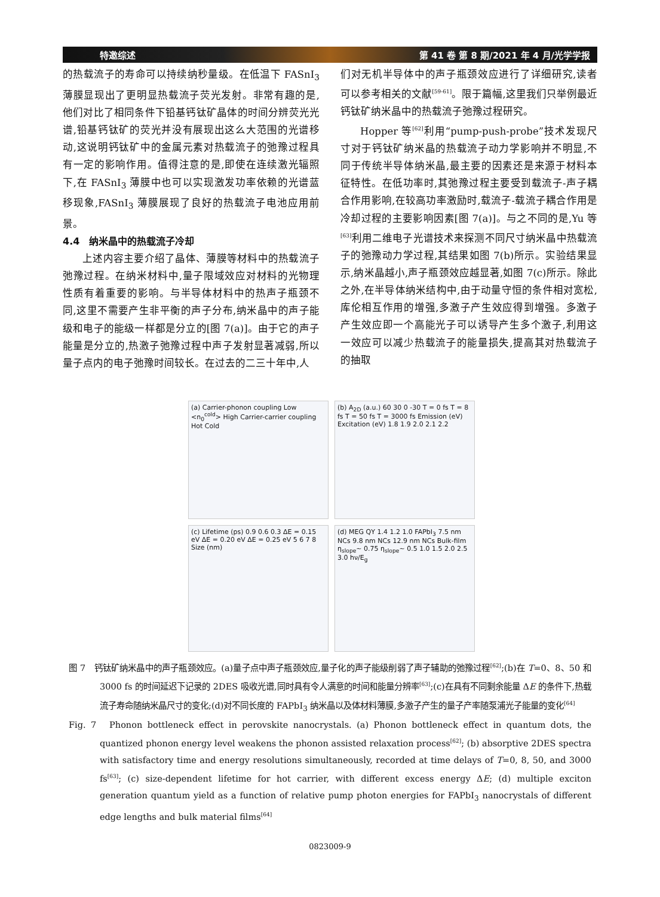特邀综述 第 41 卷 第 8 期/2021 年 4 月/光学学报
的热载流子的寿命可以持续纳秒量级。在低温下 FASnI<sub>3</sub> 薄膜显现出了更明显热载流子荧光发射。非常有趣的是,他们对比了相同条件下铅基钙钛矿晶体的时间分辨荧光光谱,铅基钙钛矿的荧光并没有展现出这么大范围的光谱移动,这说明钙钛矿中的金属元素对热载流子的弛豫过程具有一定的影响作用。值得注意的是,即使在连续激光辐照下,在 FASnI<sub>3</sub> 薄膜中也可以实现激发功率依赖的光谱蓝移现象,FASnI<sub>3</sub> 薄膜展现了良好的热载流子电池应用前景。
4.4　纳米晶中的热载流子冷却
上述内容主要介绍了晶体、薄膜等材料中的热载流子弛豫过程。在纳米材料中,量子限域效应对材料的光物理性质有着重要的影响。与半导体材料中的热声子瓶颈不同,这里不需要产生非平衡的声子分布,纳米晶中的声子能级和电子的能级一样都是分立的[图 7(a)]。由于它的声子能量是分立的,热激子弛豫过程中声子发射显著减弱,所以量子点内的电子弛豫时间较长。在过去的二三十年中,人
们对无机半导体中的声子瓶颈效应进行了详细研究,读者可以参考相关的文献<sup>[59-61]</sup>。限于篇幅,这里我们只举例最近钙钛矿纳米晶中的热载流子弛豫过程研究。
Hopper 等<sup>[62]</sup>利用“pump-push-probe”技术发现尺寸对于钙钛矿纳米晶的热载流子动力学影响并不明显,不同于传统半导体纳米晶,最主要的因素还是来源于材料本征特性。在低功率时,其弛豫过程主要受到载流子-声子耦合作用影响,在较高功率激励时,载流子-载流子耦合作用是冷却过程的主要影响因素[图 7(a)]。与之不同的是,Yu 等<sup>[63]</sup>利用二维电子光谱技术来探测不同尺寸纳米晶中热载流子的弛豫动力学过程,其结果如图 7(b)所示。实验结果显示,纳米晶越小,声子瓶颈效应越显著,如图 7(c)所示。除此之外,在半导体纳米结构中,由于动量守恒的条件相对宽松,库伦相互作用的增强,多激子产生效应得到增强。多激子产生效应即一个高能光子可以诱导产生多个激子,利用这一效应可以减少热载流子的能量损失,提高其对热载流子的抽取
(a) Carrier-phonon coupling Low <n<sub>0</sub><sup>cold</sup>> High Carrier-carrier coupling Hot Cold
(b) A<sub>2D</sub> (a.u.) 60 30 0 -30 T = 0 fs T = 8 fs T = 50 fs T = 3000 fs Emission (eV) Excitation (eV) 1.8 1.9 2.0 2.1 2.2
(c) Lifetime (ps) 0.9 0.6 0.3 ΔE = 0.15 eV ΔE = 0.20 eV ΔE = 0.25 eV 5 6 7 8 Size (nm)
(d) MEG QY 1.4 1.2 1.0 FAPbI<sub>3</sub> 7.5 nm NCs 9.8 nm NCs 12.9 nm NCs Bulk-film η<sub>slope</sub>~ 0.75 η<sub>slope</sub>~ 0.5 1.0 1.5 2.0 2.5 3.0 hν/E<sub>g</sub>
图 7　钙钛矿纳米晶中的声子瓶颈效应。(a)量子点中声子瓶颈效应,量子化的声子能级削弱了声子辅助的弛豫过程<sup>[62]</sup>;(b)在 T=0、8、50 和 3000 fs 的时间延迟下记录的 2DES 吸收光谱,同时具有令人满意的时间和能量分辨率<sup>[63]</sup>;(c)在具有不同剩余能量 ΔE 的条件下,热载流子寿命随纳米晶尺寸的变化;(d)对不同长度的 FAPbI<sub>3</sub> 纳米晶以及体材料薄膜,多激子产生的量子产率随泵浦光子能量的变化<sup>[64]</sup>
Fig. 7　Phonon bottleneck effect in perovskite nanocrystals. (a) Phonon bottleneck effect in quantum dots, the quantized phonon energy level weakens the phonon assisted relaxation process<sup>[62]</sup>; (b) absorptive 2DES spectra with satisfactory time and energy resolutions simultaneously, recorded at time delays of T=0, 8, 50, and 3000 fs<sup>[63]</sup>; (c) size-dependent lifetime for hot carrier, with different excess energy ΔE; (d) multiple exciton generation quantum yield as a function of relative pump photon energies for FAPbI<sub>3</sub> nanocrystals of different edge lengths and bulk material films<sup>[64]</sup>
0823009-9